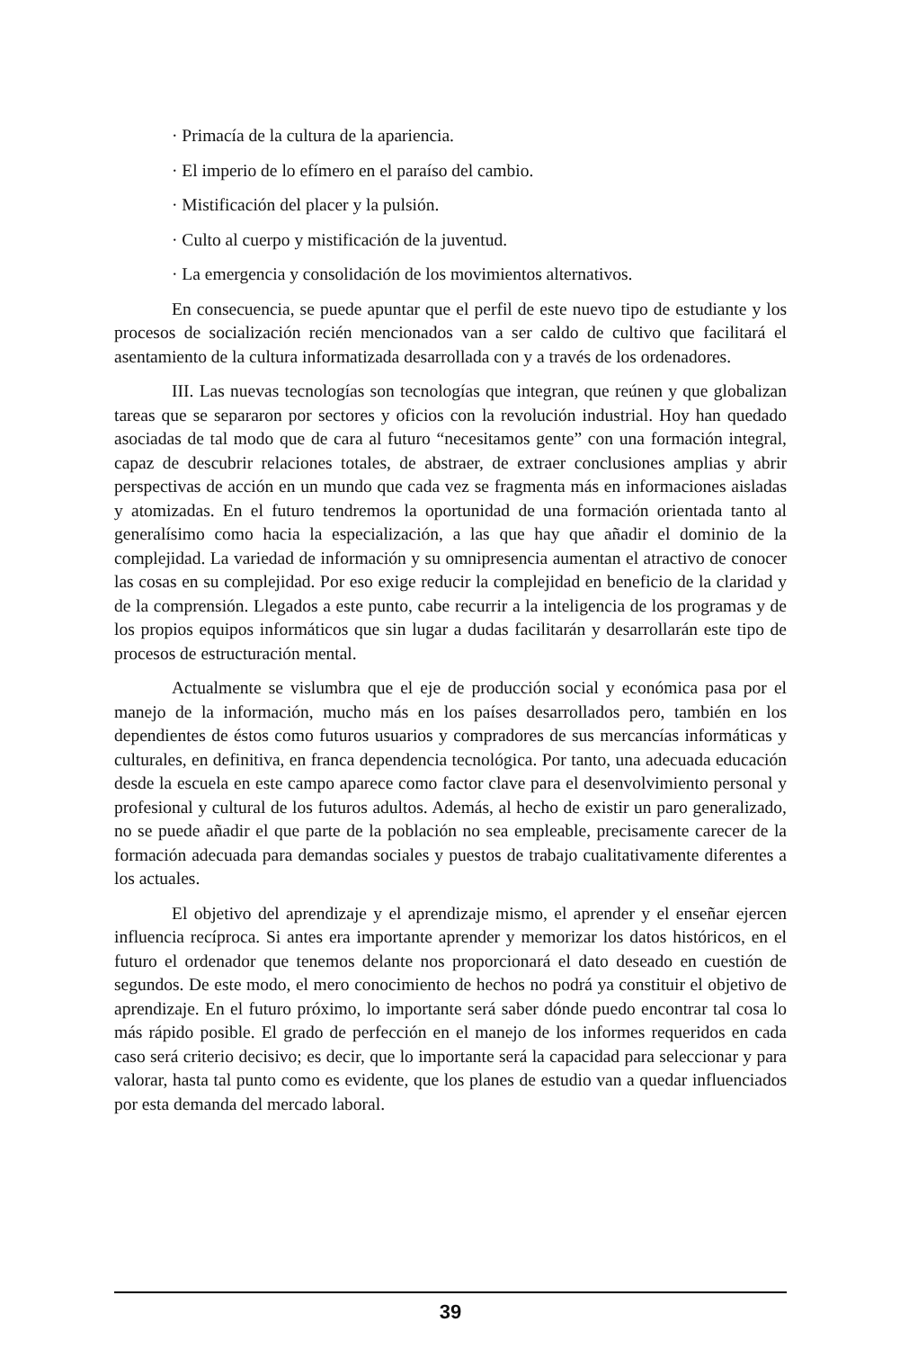· Primacía de la cultura de la apariencia.
· El imperio de lo efímero en el paraíso del cambio.
· Mistificación del placer y la pulsión.
· Culto al cuerpo y mistificación de la juventud.
· La emergencia y consolidación de los movimientos alternativos.
En consecuencia, se puede apuntar que el perfil de este nuevo tipo de estudiante y los procesos de socialización recién mencionados van a ser caldo de cultivo que facilitará el asentamiento de la cultura informatizada desarrollada con y a través de los ordenadores.
III. Las nuevas tecnologías son tecnologías que integran, que reúnen y que globalizan tareas que se separaron por sectores y oficios con la revolución industrial. Hoy han quedado asociadas de tal modo que de cara al futuro “necesitamos gente” con una formación integral, capaz de descubrir relaciones totales, de abstraer, de extraer conclusiones amplias y abrir perspectivas de acción en un mundo que cada vez se fragmenta más en informaciones aisladas y atomizadas. En el futuro tendremos la oportunidad de una formación orientada tanto al generalísimo como hacia la especialización, a las que hay que añadir el dominio de la complejidad. La variedad de información y su omnipresencia aumentan el atractivo de conocer las cosas en su complejidad. Por eso exige reducir la complejidad en beneficio de la claridad y de la comprensión. Llegados a este punto, cabe recurrir a la inteligencia de los programas y de los propios equipos informáticos que sin lugar a dudas facilitarán y desarrollarán este tipo de procesos de estructuración mental.
Actualmente se vislumbra que el eje de producción social y económica pasa por el manejo de la información, mucho más en los países desarrollados pero, también en los dependientes de éstos como futuros usuarios y compradores de sus mercancías informáticas y culturales, en definitiva, en franca dependencia tecnológica. Por tanto, una adecuada educación desde la escuela en este campo aparece como factor clave para el desenvolvimiento personal y profesional y cultural de los futuros adultos. Además, al hecho de existir un paro generalizado, no se puede añadir el que parte de la población no sea empleable, precisamente carecer de la formación adecuada para demandas sociales y puestos de trabajo cualitativamente diferentes a los actuales.
El objetivo del aprendizaje y el aprendizaje mismo, el aprender y el enseñar ejercen influencia recíproca. Si antes era importante aprender y memorizar los datos históricos, en el futuro el ordenador que tenemos delante nos proporcionará el dato deseado en cuestión de segundos. De este modo, el mero conocimiento de hechos no podrá ya constituir el objetivo de aprendizaje. En el futuro próximo, lo importante será saber dónde puedo encontrar tal cosa lo más rápido posible. El grado de perfección en el manejo de los informes requeridos en cada caso será criterio decisivo; es decir, que lo importante será la capacidad para seleccionar y para valorar, hasta tal punto como es evidente, que los planes de estudio van a quedar influenciados por esta demanda del mercado laboral.
39